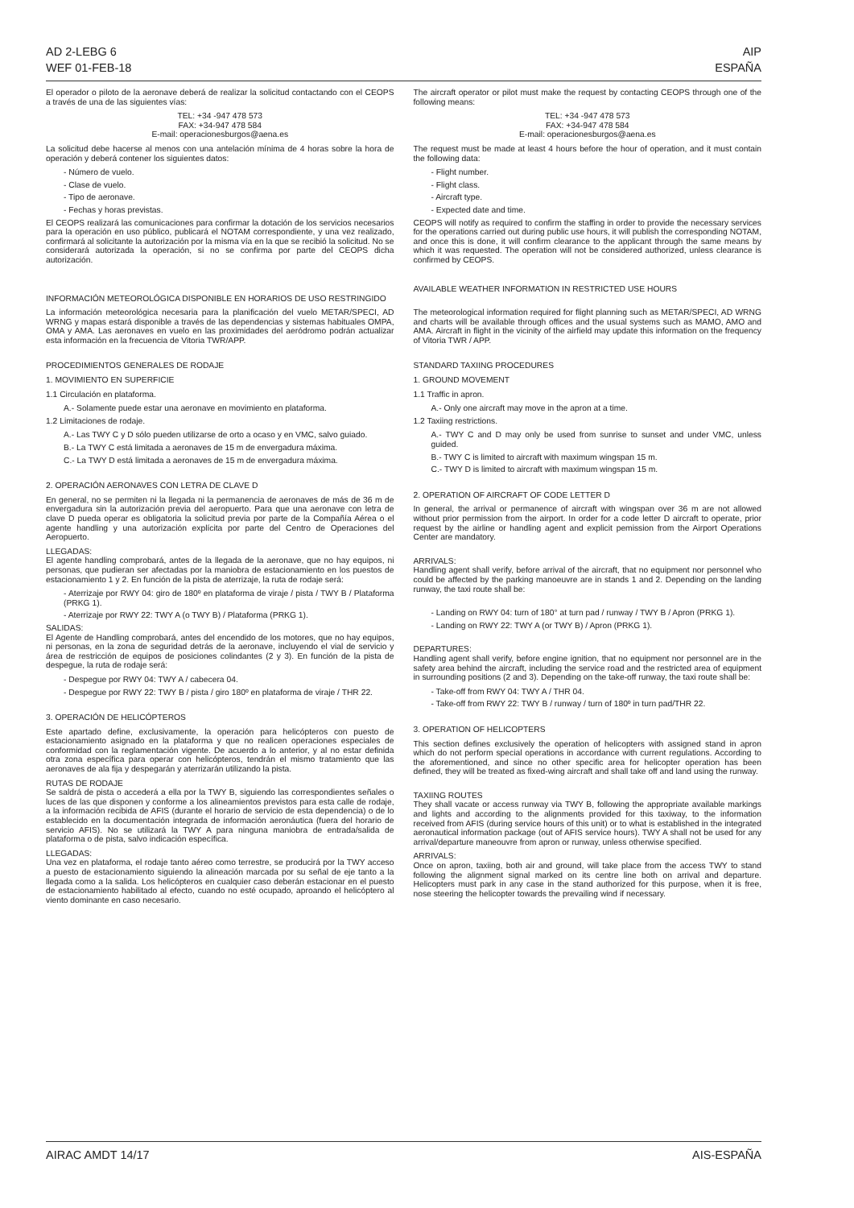AD 2-LEBG 6
WEF 01-FEB-18
AIP
ESPAÑA
El operador o piloto de la aeronave deberá de realizar la solicitud contactando con el CEOPS a través de una de las siguientes vías:
TEL: +34 -947 478 573
FAX: +34-947 478 584
E-mail: operacionesburgos@aena.es
La solicitud debe hacerse al menos con una antelación mínima de 4 horas sobre la hora de operación y deberá contener los siguientes datos:
- Número de vuelo.
- Clase de vuelo.
- Tipo de aeronave.
- Fechas y horas previstas.
El CEOPS realizará las comunicaciones para confirmar la dotación de los servicios necesarios para la operación en uso público, publicará el NOTAM correspondiente, y una vez realizado, confirmará al solicitante la autorización por la misma vía en la que se recibió la solicitud. No se considerará autorizada la operación, si no se confirma por parte del CEOPS dicha autorización.
INFORMACIÓN METEOROLÓGICA DISPONIBLE EN HORARIOS DE USO RESTRINGIDO
La información meteorológica necesaria para la planificación del vuelo METAR/SPECI, AD WRNG y mapas estará disponible a través de las dependencias y sistemas habituales OMPA, OMA y AMA. Las aeronaves en vuelo en las proximidades del aeródromo podrán actualizar esta información en la frecuencia de Vitoria TWR/APP.
PROCEDIMIENTOS GENERALES DE RODAJE
1. MOVIMIENTO EN SUPERFICIE
1.1 Circulación en plataforma.
A.- Solamente puede estar una aeronave en movimiento en plataforma.
1.2 Limitaciones de rodaje.
A.- Las TWY C y D sólo pueden utilizarse de orto a ocaso y en VMC, salvo guiado.
B.- La TWY C está limitada a aeronaves de 15 m de envergadura máxima.
C.- La TWY D está limitada a aeronaves de 15 m de envergadura máxima.
2. OPERACIÓN AERONAVES CON LETRA DE CLAVE D
En general, no se permiten ni la llegada ni la permanencia de aeronaves de más de 36 m de envergadura sin la autorización previa del aeropuerto. Para que una aeronave con letra de clave D pueda operar es obligatoria la solicitud previa por parte de la Compañía Aérea o el agente handling y una autorización explícita por parte del Centro de Operaciones del Aeropuerto.
LLEGADAS:
El agente handling comprobará, antes de la llegada de la aeronave, que no hay equipos, ni personas, que pudieran ser afectadas por la maniobra de estacionamiento en los puestos de estacionamiento 1 y 2. En función de la pista de aterrizaje, la ruta de rodaje será:
- Aterrizaje por RWY 04: giro de 180º en plataforma de viraje / pista / TWY B / Plataforma (PRKG 1).
- Aterrizaje por RWY 22: TWY A (o TWY B) / Plataforma (PRKG 1).
SALIDAS:
El Agente de Handling comprobará, antes del encendido de los motores, que no hay equipos, ni personas, en la zona de seguridad detrás de la aeronave, incluyendo el vial de servicio y área de restricción de equipos de posiciones colindantes (2 y 3). En función de la pista de despegue, la ruta de rodaje será:
- Despegue por RWY 04: TWY A / cabecera 04.
- Despegue por RWY 22: TWY B / pista / giro 180º en plataforma de viraje / THR 22.
3. OPERACIÓN DE HELICÓPTEROS
Este apartado define, exclusivamente, la operación para helicópteros con puesto de estacionamiento asignado en la plataforma y que no realicen operaciones especiales de conformidad con la reglamentación vigente. De acuerdo a lo anterior, y al no estar definida otra zona específica para operar con helicópteros, tendrán el mismo tratamiento que las aeronaves de ala fija y despegarán y aterrizarán utilizando la pista.
RUTAS DE RODAJE
Se saldrá de pista o accederá a ella por la TWY B, siguiendo las correspondientes señales o luces de las que disponen y conforme a los alineamientos previstos para esta calle de rodaje, a la información recibida de AFIS (durante el horario de servicio de esta dependencia) o de lo establecido en la documentación integrada de información aeronáutica (fuera del horario de servicio AFIS). No se utilizará la TWY A para ninguna maniobra de entrada/salida de plataforma o de pista, salvo indicación específica.
LLEGADAS:
Una vez en plataforma, el rodaje tanto aéreo como terrestre, se producirá por la TWY acceso a puesto de estacionamiento siguiendo la alineación marcada por su señal de eje tanto a la llegada como a la salida. Los helicópteros en cualquier caso deberán estacionar en el puesto de estacionamiento habilitado al efecto, cuando no esté ocupado, aproando el helicóptero al viento dominante en caso necesario.
The aircraft operator or pilot must make the request by contacting CEOPS through one of the following means:
TEL: +34 -947 478 573
FAX: +34-947 478 584
E-mail: operacionesburgos@aena.es
The request must be made at least 4 hours before the hour of operation, and it must contain the following data:
- Flight number.
- Flight class.
- Aircraft type.
- Expected date and time.
CEOPS will notify as required to confirm the staffing in order to provide the necessary services for the operations carried out during public use hours, it will publish the corresponding NOTAM, and once this is done, it will confirm clearance to the applicant through the same means by which it was requested. The operation will not be considered authorized, unless clearance is confirmed by CEOPS.
AVAILABLE WEATHER INFORMATION IN RESTRICTED USE HOURS
The meteorological information required for flight planning such as METAR/SPECI, AD WRNG and charts will be available through offices and the usual systems such as MAMO, AMO and AMA. Aircraft in flight in the vicinity of the airfield may update this information on the frequency of Vitoria TWR / APP.
STANDARD TAXIING PROCEDURES
1. GROUND MOVEMENT
1.1 Traffic in apron.
A.- Only one aircraft may move in the apron at a time.
1.2 Taxiing restrictions.
A.- TWY C and D may only be used from sunrise to sunset and under VMC, unless guided.
B.- TWY C is limited to aircraft with maximum wingspan 15 m.
C.- TWY D is limited to aircraft with maximum wingspan 15 m.
2. OPERATION OF AIRCRAFT OF CODE LETTER D
In general, the arrival or permanence of aircraft with wingspan over 36 m are not allowed without prior permission from the airport. In order for a code letter D aircraft to operate, prior request by the airline or handling agent and explicit pemission from the Airport Operations Center are mandatory.
ARRIVALS:
Handling agent shall verify, before arrival of the aircraft, that no equipment nor personnel who could be affected by the parking manoeuvre are in stands 1 and 2. Depending on the landing runway, the taxi route shall be:
- Landing on RWY 04: turn of 180° at turn pad / runway / TWY B / Apron (PRKG 1).
- Landing on RWY 22: TWY A (or TWY B) / Apron (PRKG 1).
DEPARTURES:
Handling agent shall verify, before engine ignition, that no equipment nor personnel are in the safety area behind the aircraft, including the service road and the restricted area of equipment in surrounding positions (2 and 3). Depending on the take-off runway, the taxi route shall be:
- Take-off from RWY 04: TWY A / THR 04.
- Take-off from RWY 22: TWY B / runway / turn of 180º in turn pad/THR 22.
3. OPERATION OF HELICOPTERS
This section defines exclusively the operation of helicopters with assigned stand in apron which do not perform special operations in accordance with current regulations. According to the aforementioned, and since no other specific area for helicopter operation has been defined, they will be treated as fixed-wing aircraft and shall take off and land using the runway.
TAXIING ROUTES
They shall vacate or access runway via TWY B, following the appropriate available markings and lights and according to the alignments provided for this taxiway, to the information received from AFIS (during service hours of this unit) or to what is established in the integrated aeronautical information package (out of AFIS service hours). TWY A shall not be used for any arrival/departure maneouvre from apron or runway, unless otherwise specified.
ARRIVALS:
Once on apron, taxiing, both air and ground, will take place from the access TWY to stand following the alignment signal marked on its centre line both on arrival and departure. Helicopters must park in any case in the stand authorized for this purpose, when it is free, nose steering the helicopter towards the prevailing wind if necessary.
AIRAC AMDT 14/17 AIS-ESPAÑA